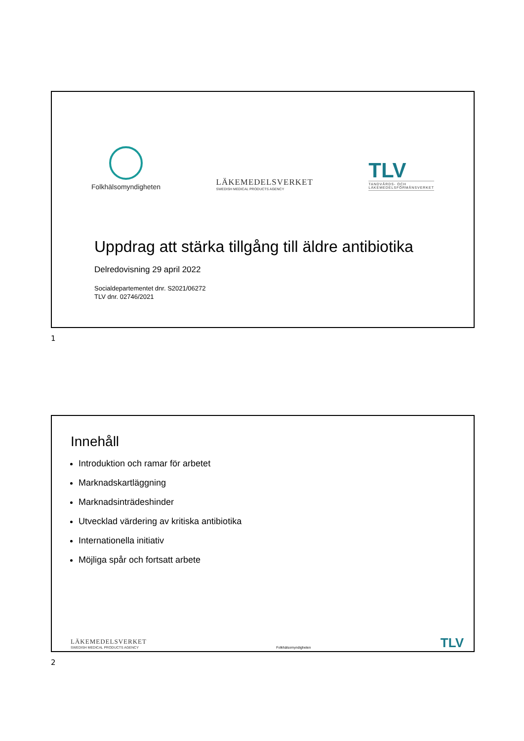Folkhälsomyndigheten
LÄKEMEDELSVERKET
SWEDISH MEDICAL PRODUCTS AGENCY
TLV
TANDVÅRDS- OCH
LÄKEMEDELSFÖRMÅNSVERKET
Uppdrag att stärka tillgång till äldre antibiotika
Delredovisning 29 april 2022
Socialdepartementet dnr. S2021/06272
TLV dnr. 02746/2021
1
Innehåll
Introduktion och ramar för arbetet
Marknadskartläggning
Marknadsinträdeshinder
Utvecklad värdering av kritiska antibiotika
Internationella initiativ
Möjliga spår och fortsatt arbete
LÄKEMEDELSVERKET
SWEDISH MEDICAL PRODUCTS AGENCY
Folkhälsomyndigheten
TLV
2